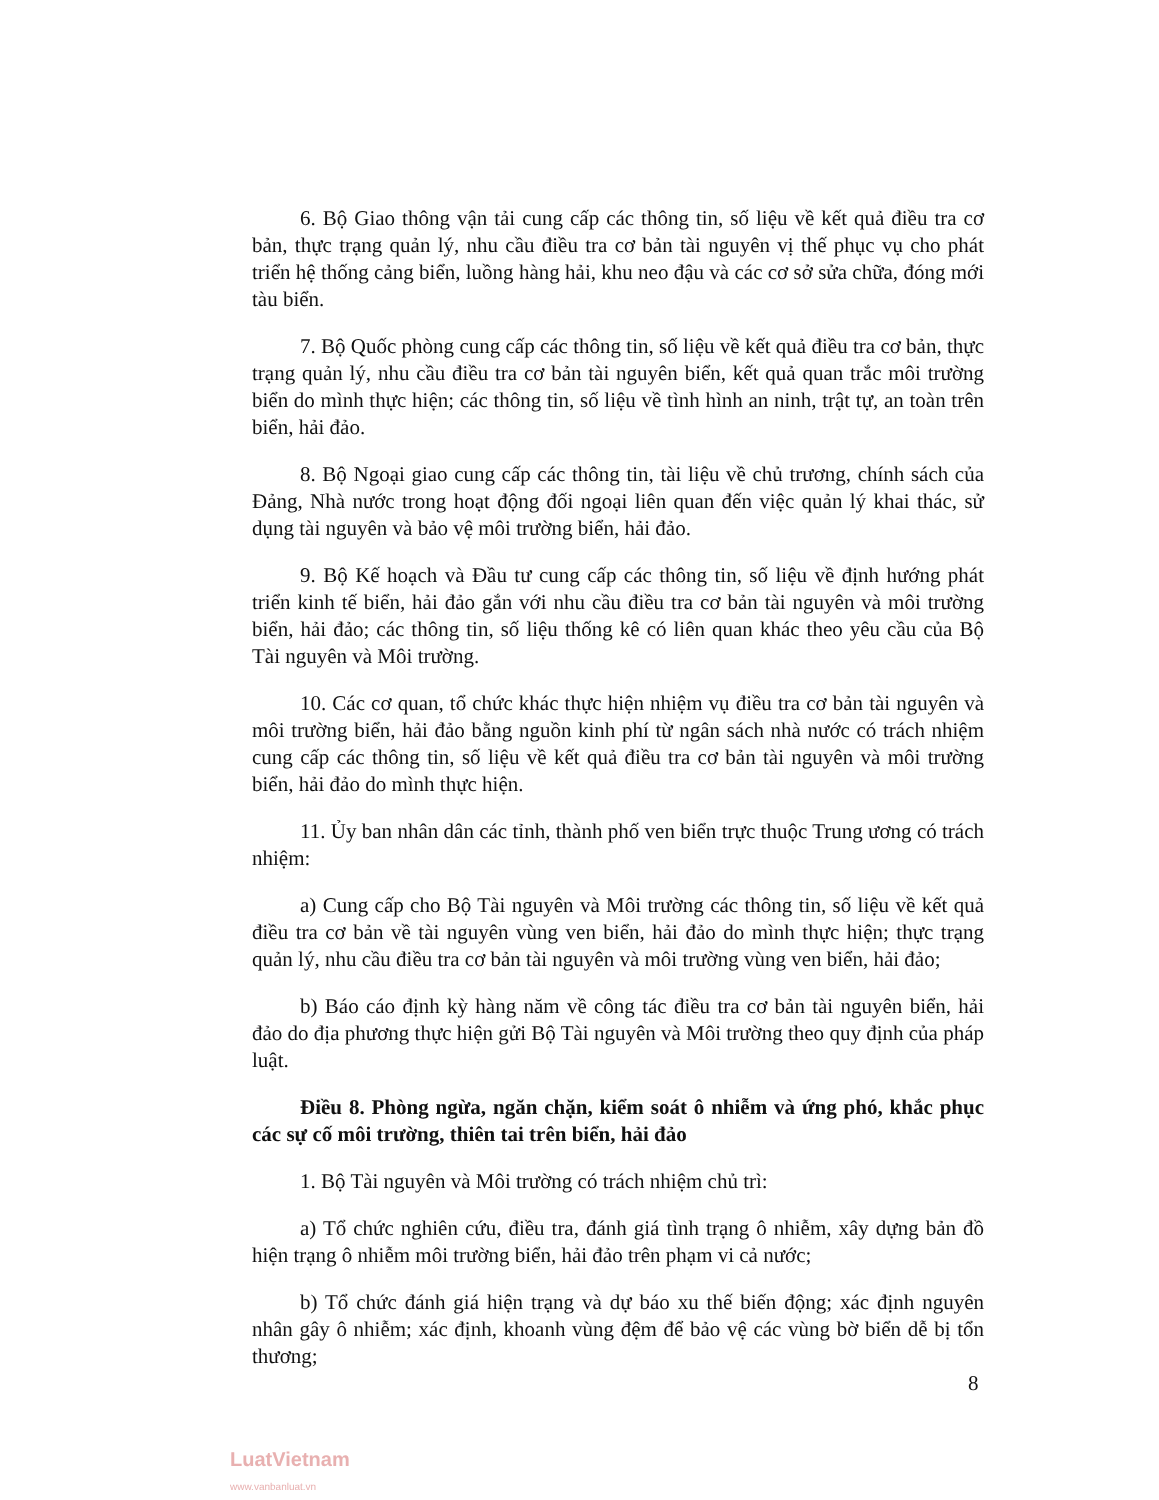6. Bộ Giao thông vận tải cung cấp các thông tin, số liệu về kết quả điều tra cơ bản, thực trạng quản lý, nhu cầu điều tra cơ bản tài nguyên vị thế phục vụ cho phát triển hệ thống cảng biển, luồng hàng hải, khu neo đậu và các cơ sở sửa chữa, đóng mới tàu biển.
7. Bộ Quốc phòng cung cấp các thông tin, số liệu về kết quả điều tra cơ bản, thực trạng quản lý, nhu cầu điều tra cơ bản tài nguyên biển, kết quả quan trắc môi trường biển do mình thực hiện; các thông tin, số liệu về tình hình an ninh, trật tự, an toàn trên biển, hải đảo.
8. Bộ Ngoại giao cung cấp các thông tin, tài liệu về chủ trương, chính sách của Đảng, Nhà nước trong hoạt động đối ngoại liên quan đến việc quản lý khai thác, sử dụng tài nguyên và bảo vệ môi trường biển, hải đảo.
9. Bộ Kế hoạch và Đầu tư cung cấp các thông tin, số liệu về định hướng phát triển kinh tế biển, hải đảo gắn với nhu cầu điều tra cơ bản tài nguyên và môi trường biển, hải đảo; các thông tin, số liệu thống kê có liên quan khác theo yêu cầu của Bộ Tài nguyên và Môi trường.
10. Các cơ quan, tổ chức khác thực hiện nhiệm vụ điều tra cơ bản tài nguyên và môi trường biển, hải đảo bằng nguồn kinh phí từ ngân sách nhà nước có trách nhiệm cung cấp các thông tin, số liệu về kết quả điều tra cơ bản tài nguyên và môi trường biển, hải đảo do mình thực hiện.
11. Ủy ban nhân dân các tỉnh, thành phố ven biển trực thuộc Trung ương có trách nhiệm:
a) Cung cấp cho Bộ Tài nguyên và Môi trường các thông tin, số liệu về kết quả điều tra cơ bản về tài nguyên vùng ven biển, hải đảo do mình thực hiện; thực trạng quản lý, nhu cầu điều tra cơ bản tài nguyên và môi trường vùng ven biển, hải đảo;
b) Báo cáo định kỳ hàng năm về công tác điều tra cơ bản tài nguyên biển, hải đảo do địa phương thực hiện gửi Bộ Tài nguyên và Môi trường theo quy định của pháp luật.
Điều 8. Phòng ngừa, ngăn chặn, kiểm soát ô nhiễm và ứng phó, khắc phục các sự cố môi trường, thiên tai trên biển, hải đảo
1. Bộ Tài nguyên và Môi trường có trách nhiệm chủ trì:
a) Tổ chức nghiên cứu, điều tra, đánh giá tình trạng ô nhiễm, xây dựng bản đồ hiện trạng ô nhiễm môi trường biển, hải đảo trên phạm vi cả nước;
b) Tổ chức đánh giá hiện trạng và dự báo xu thế biến động; xác định nguyên nhân gây ô nhiễm; xác định, khoanh vùng đệm để bảo vệ các vùng bờ biển dễ bị tổn thương;
8
LuatVietnam
www.vanbanluat.vn